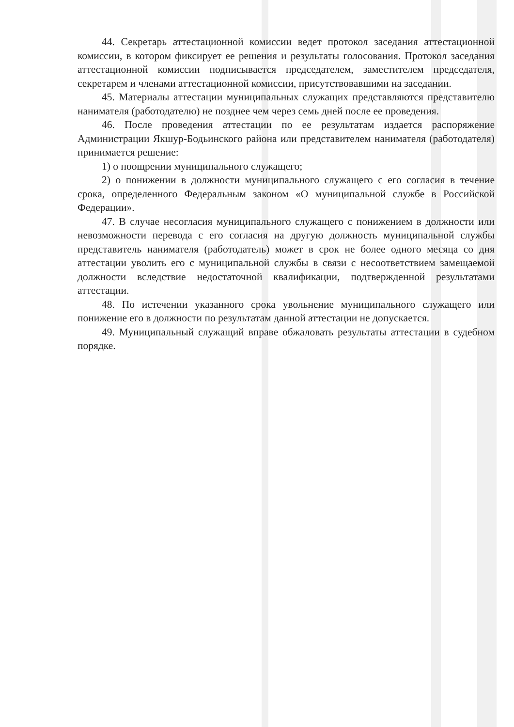44. Секретарь аттестационной комиссии ведет протокол заседания аттестационной комиссии, в котором фиксирует ее решения и результаты голосования. Протокол заседания аттестационной комиссии подписывается председателем, заместителем председателя, секретарем и членами аттестационной комиссии, присутствовавшими на заседании.
45. Материалы аттестации муниципальных служащих представляются представителю нанимателя (работодателю) не позднее чем через семь дней после ее проведения.
46. После проведения аттестации по ее результатам издается распоряжение Администрации Якшур-Бодьинского района или представителем нанимателя (работодателя) принимается решение:
1) о поощрении муниципального служащего;
2) о понижении в должности муниципального служащего с его согласия в течение срока, определенного Федеральным законом «О муниципальной службе в Российской Федерации».
47. В случае несогласия муниципального служащего с понижением в должности или невозможности перевода с его согласия на другую должность муниципальной службы представитель нанимателя (работодатель) может в срок не более одного месяца со дня аттестации уволить его с муниципальной службы в связи с несоответствием замещаемой должности вследствие недостаточной квалификации, подтвержденной результатами аттестации.
48. По истечении указанного срока увольнение муниципального служащего или понижение его в должности по результатам данной аттестации не допускается.
49. Муниципальный служащий вправе обжаловать результаты аттестации в судебном порядке.